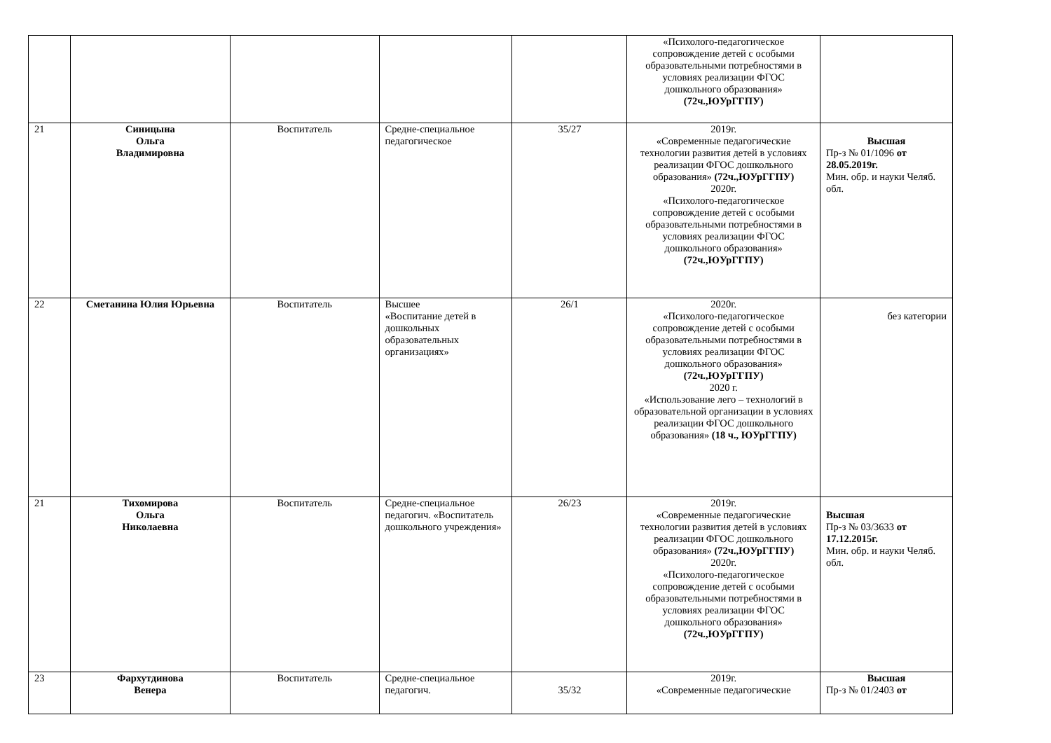| | | | | | «Психолого-педагогическое сопровождение детей с особыми образовательными потребностями в условиях реализации ФГОС дошкольного образования» (72ч.,ЮУрГГПУ) | |
| 21 | Синицына Ольга Владимировна | Воспитатель | Средне-специальное педагогическое | 35/27 | 2019г. «Современные педагогические технологии развития детей в условиях реализации ФГОС дошкольного образования» (72ч.,ЮУрГГПУ) 2020г. «Психолого-педагогическое сопровождение детей с особыми образовательными потребностями в условиях реализации ФГОС дошкольного образования» (72ч.,ЮУрГГПУ) | Высшая Пр-з № 01/1096 от 28.05.2019г. Мин. обр. и науки Челяб. обл. |
| 22 | Сметанина Юлия Юрьевна | Воспитатель | Высшее «Воспитание детей в дошкольных образовательных организациях» | 26/1 | 2020г. «Психолого-педагогическое сопровождение детей с особыми образовательными потребностями в условиях реализации ФГОС дошкольного образования» (72ч.,ЮУрГГПУ) 2020 г. «Использование лего – технологий в образовательной организации в условиях реализации ФГОС дошкольного образования» (18 ч., ЮУрГГПУ) | без категории |
| 21 | Тихомирова Ольга Николаевна | Воспитатель | Средне-специальное педагогич. «Воспитатель дошкольного учреждения» | 26/23 | 2019г. «Современные педагогические технологии развития детей в условиях реализации ФГОС дошкольного образования» (72ч.,ЮУрГГПУ) 2020г. «Психолого-педагогическое сопровождение детей с особыми образовательными потребностями в условиях реализации ФГОС дошкольного образования» (72ч.,ЮУрГГПУ) | Высшая Пр-з № 03/3633 от 17.12.2015г. Мин. обр. и науки Челяб. обл. |
| 23 | Фархутдинова Венера | Воспитатель | Средне-специальное педагогич. | 35/32 | 2019г. «Современные педагогические | Высшая Пр-з № 01/2403 от |